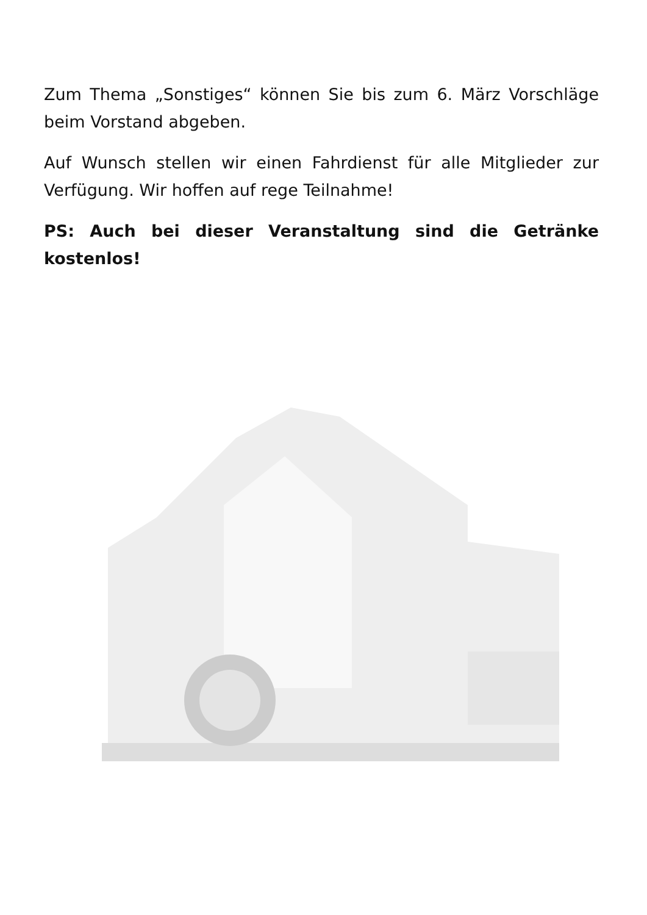Zum Thema „Sonstiges“ können Sie bis zum 6. März Vorschläge beim Vorstand abgeben.
Auf Wunsch stellen wir einen Fahrdienst für alle Mitglieder zur Verfügung. Wir hoffen auf rege Teilnahme!
PS: Auch bei dieser Veranstaltung sind die Getränke kostenlos!